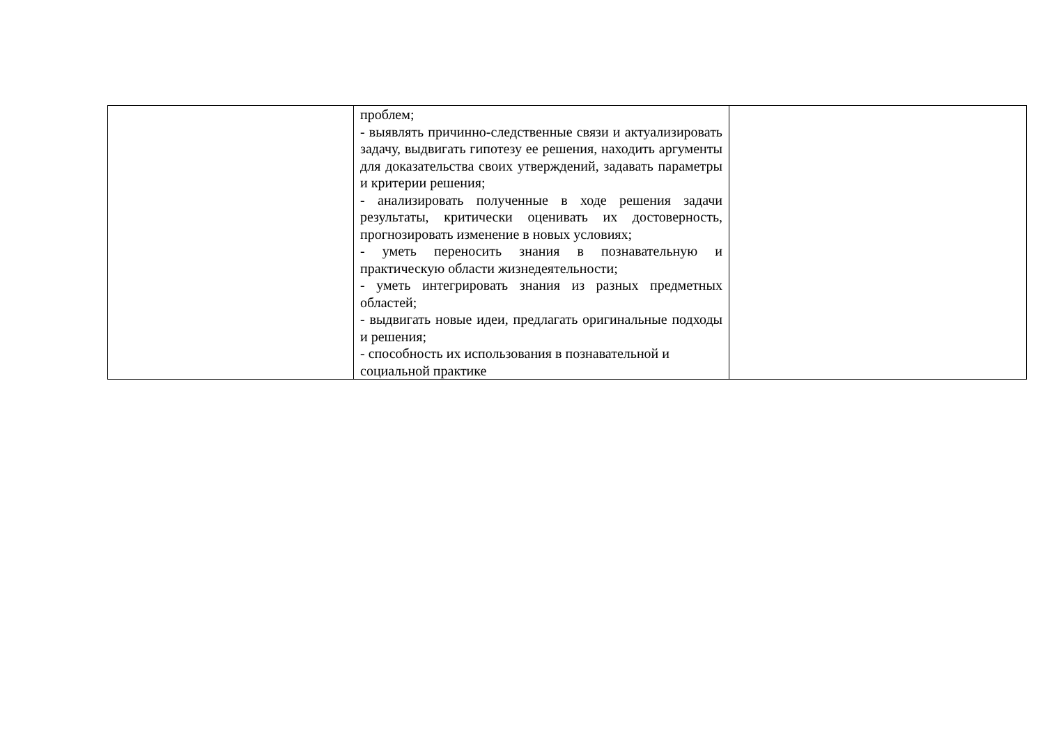| | проблем; - выявлять причинно-следственные связи и актуализировать задачу, выдвигать гипотезу ее решения, находить аргументы для доказательства своих утверждений, задавать параметры и критерии решения; - анализировать полученные в ходе решения задачи результаты, критически оценивать их достоверность, прогнозировать изменение в новых условиях; - уметь переносить знания в познавательную и практическую области жизнедеятельности; - уметь интегрировать знания из разных предметных областей; - выдвигать новые идеи, предлагать оригинальные подходы и решения; - способность их использования в познавательной и социальной практике | |